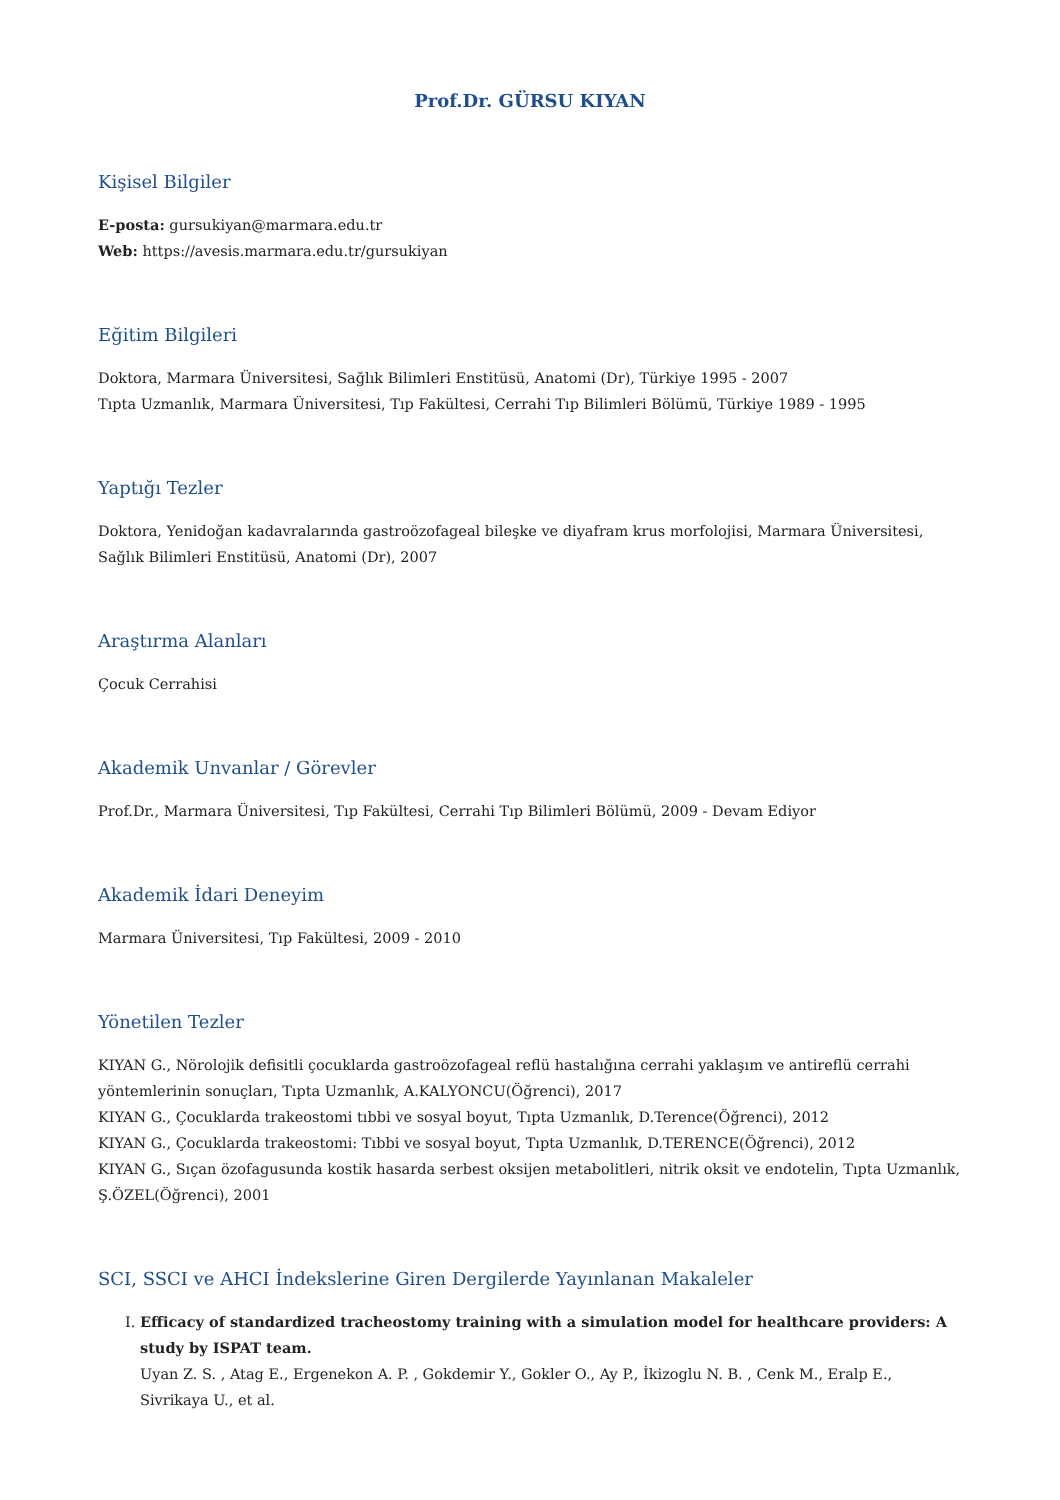Prof.Dr. GÜRSU KIYAN
Kişisel Bilgiler
E-posta: gursukiyan@marmara.edu.tr
Web: https://avesis.marmara.edu.tr/gursukiyan
Eğitim Bilgileri
Doktora, Marmara Üniversitesi, Sağlık Bilimleri Enstitüsü, Anatomi (Dr), Türkiye 1995 - 2007
Tıpta Uzmanlık, Marmara Üniversitesi, Tıp Fakültesi, Cerrahi Tıp Bilimleri Bölümü, Türkiye 1989 - 1995
Yaptığı Tezler
Doktora, Yenidoğan kadavralarında gastroözofageal bileşke ve diyafram krus morfolojisi, Marmara Üniversitesi, Sağlık Bilimleri Enstitüsü, Anatomi (Dr), 2007
Araştırma Alanları
Çocuk Cerrahisi
Akademik Unvanlar / Görevler
Prof.Dr., Marmara Üniversitesi, Tıp Fakültesi, Cerrahi Tıp Bilimleri Bölümü, 2009 - Devam Ediyor
Akademik İdari Deneyim
Marmara Üniversitesi, Tıp Fakültesi, 2009 - 2010
Yönetilen Tezler
KIYAN G., Nörolojik defisitli çocuklarda gastroözofageal reflü hastalığına cerrahi yaklaşım ve antireflü cerrahi yöntemlerinin sonuçları, Tıpta Uzmanlık, A.KALYONCU(Öğrenci), 2017
KIYAN G., Çocuklarda trakeostomi tıbbi ve sosyal boyut, Tıpta Uzmanlık, D.Terence(Öğrenci), 2012
KIYAN G., Çocuklarda trakeostomi: Tıbbi ve sosyal boyut, Tıpta Uzmanlık, D.TERENCE(Öğrenci), 2012
KIYAN G., Sıçan özofagusunda kostik hasarda serbest oksijen metabolitleri, nitrik oksit ve endotelin, Tıpta Uzmanlık, Ş.ÖZEL(Öğrenci), 2001
SCI, SSCI ve AHCI İndekslerine Giren Dergilerde Yayınlanan Makaleler
I. Efficacy of standardized tracheostomy training with a simulation model for healthcare providers: A study by ISPAT team.
Uyan Z. S. , Atag E., Ergenekon A. P. , Gokdemir Y., Gokler O., Ay P., İkizoglu N. B. , Cenk M., Eralp E., Sivrikaya U., et al.